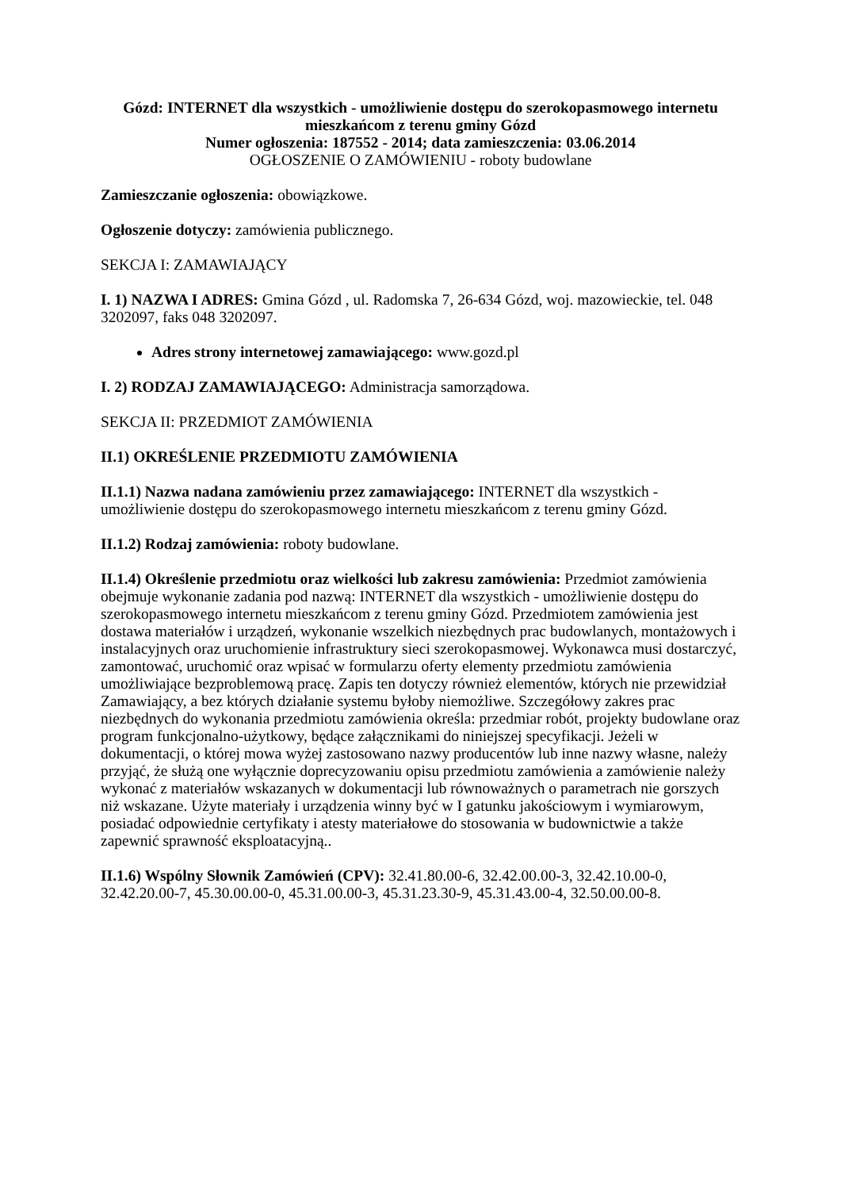Gózd: INTERNET dla wszystkich - umożliwienie dostępu do szerokopasmowego internetu mieszkańcom z terenu gminy Gózd
Numer ogłoszenia: 187552 - 2014; data zamieszczenia: 03.06.2014
OGŁOSZENIE O ZAMÓWIENIU - roboty budowlane
Zamieszczanie ogłoszenia: obowiązkowe.
Ogłoszenie dotyczy: zamówienia publicznego.
SEKCJA I: ZAMAWIAJĄCY
I. 1) NAZWA I ADRES: Gmina Gózd , ul. Radomska 7, 26-634 Gózd, woj. mazowieckie, tel. 048 3202097, faks 048 3202097.
Adres strony internetowej zamawiającego: www.gozd.pl
I. 2) RODZAJ ZAMAWIAJĄCEGO: Administracja samorządowa.
SEKCJA II: PRZEDMIOT ZAMÓWIENIA
II.1) OKREŚLENIE PRZEDMIOTU ZAMÓWIENIA
II.1.1) Nazwa nadana zamówieniu przez zamawiającego: INTERNET dla wszystkich - umożliwienie dostępu do szerokopasmowego internetu mieszkańcom z terenu gminy Gózd.
II.1.2) Rodzaj zamówienia: roboty budowlane.
II.1.4) Określenie przedmiotu oraz wielkości lub zakresu zamówienia: Przedmiot zamówienia obejmuje wykonanie zadania pod nazwą: INTERNET dla wszystkich - umożliwienie dostępu do szerokopasmowego internetu mieszkańcom z terenu gminy Gózd. Przedmiotem zamówienia jest dostawa materiałów i urządzeń, wykonanie wszelkich niezbędnych prac budowlanych, montażowych i instalacyjnych oraz uruchomienie infrastruktury sieci szerokopasmowej. Wykonawca musi dostarczyć, zamontować, uruchomić oraz wpisać w formularzu oferty elementy przedmiotu zamówienia umożliwiające bezproblemową pracę. Zapis ten dotyczy również elementów, których nie przewidział Zamawiający, a bez których działanie systemu byłoby niemożliwe. Szczegółowy zakres prac niezbędnych do wykonania przedmiotu zamówienia określa: przedmiar robót, projekty budowlane oraz program funkcjonalno-użytkowy, będące załącznikami do niniejszej specyfikacji. Jeżeli w dokumentacji, o której mowa wyżej zastosowano nazwy producentów lub inne nazwy własne, należy przyjąć, że służą one wyłącznie doprecyzowaniu opisu przedmiotu zamówienia a zamówienie należy wykonać z materiałów wskazanych w dokumentacji lub równoważnych o parametrach nie gorszych niż wskazane. Użyte materiały i urządzenia winny być w I gatunku jakościowym i wymiarowym, posiadać odpowiednie certyfikaty i atesty materiałowe do stosowania w budownictwie a także zapewnić sprawność eksploatacyjną..
II.1.6) Wspólny Słownik Zamówień (CPV): 32.41.80.00-6, 32.42.00.00-3, 32.42.10.00-0, 32.42.20.00-7, 45.30.00.00-0, 45.31.00.00-3, 45.31.23.30-9, 45.31.43.00-4, 32.50.00.00-8.